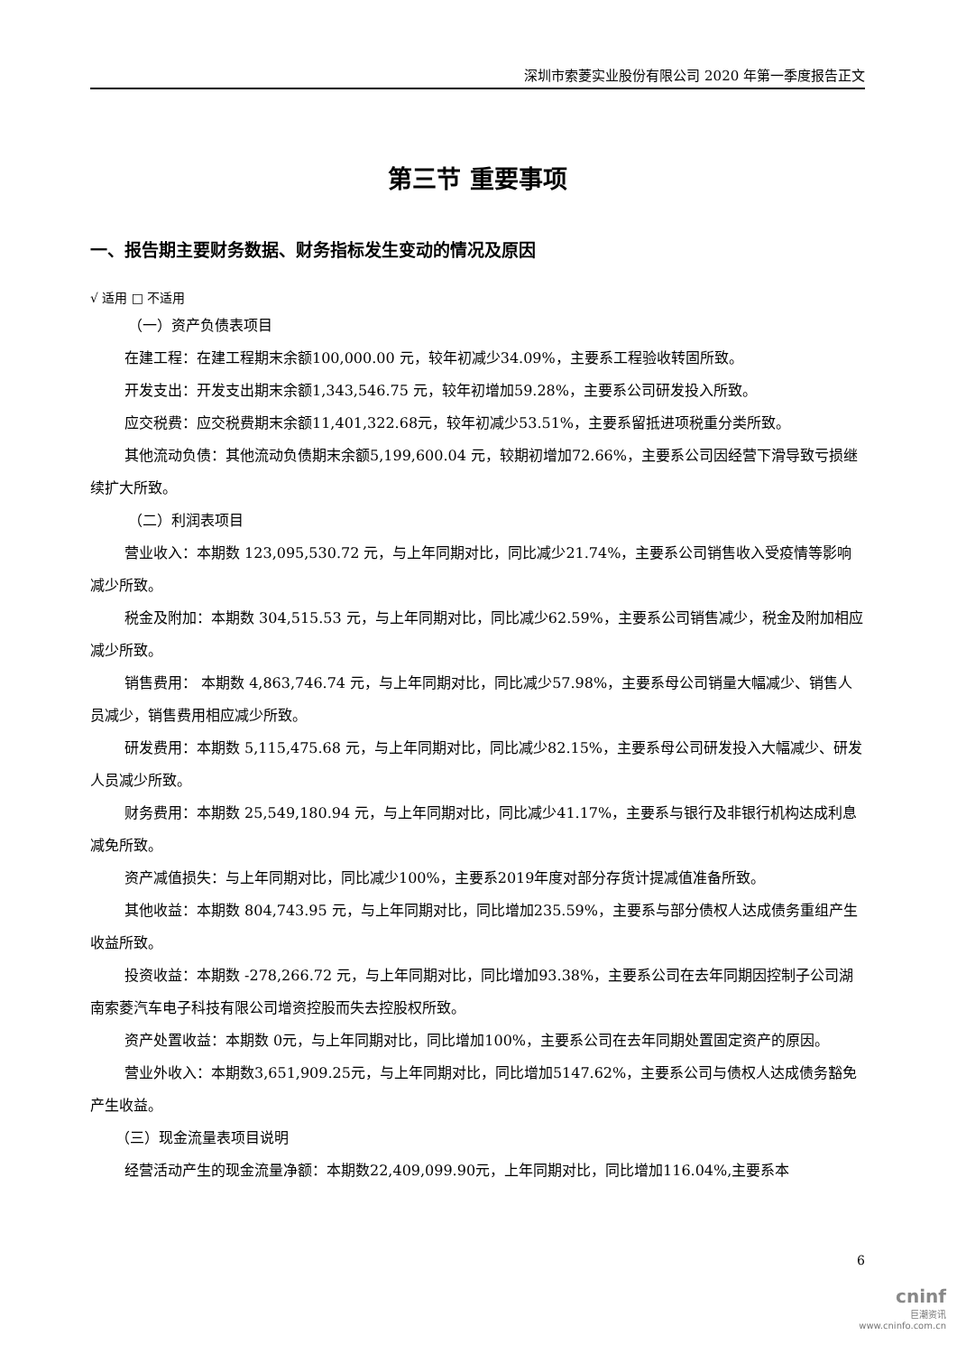深圳市索菱实业股份有限公司 2020 年第一季度报告正文
第三节 重要事项
一、报告期主要财务数据、财务指标发生变动的情况及原因
√ 适用 □ 不适用
（一）资产负债表项目
在建工程：在建工程期末余额100,000.00 元，较年初减少34.09%，主要系工程验收转固所致。
开发支出：开发支出期末余额1,343,546.75 元，较年初增加59.28%，主要系公司研发投入所致。
应交税费：应交税费期末余额11,401,322.68元，较年初减少53.51%，主要系留抵进项税重分类所致。
其他流动负债：其他流动负债期末余额5,199,600.04 元，较期初增加72.66%，主要系公司因经营下滑导致亏损继续扩大所致。
（二）利润表项目
营业收入：本期数 123,095,530.72 元，与上年同期对比，同比减少21.74%，主要系公司销售收入受疫情等影响减少所致。
税金及附加：本期数 304,515.53 元，与上年同期对比，同比减少62.59%，主要系公司销售减少，税金及附加相应减少所致。
销售费用： 本期数 4,863,746.74 元，与上年同期对比，同比减少57.98%，主要系母公司销量大幅减少、销售人员减少，销售费用相应减少所致。
研发费用：本期数 5,115,475.68 元，与上年同期对比，同比减少82.15%，主要系母公司研发投入大幅减少、研发人员减少所致。
财务费用：本期数 25,549,180.94 元，与上年同期对比，同比减少41.17%，主要系与银行及非银行机构达成利息减免所致。
资产减值损失：与上年同期对比，同比减少100%，主要系2019年度对部分存货计提减值准备所致。
其他收益：本期数 804,743.95 元，与上年同期对比，同比增加235.59%，主要系与部分债权人达成债务重组产生收益所致。
投资收益：本期数 -278,266.72 元，与上年同期对比，同比增加93.38%，主要系公司在去年同期因控制子公司湖南索菱汽车电子科技有限公司增资控股而失去控股权所致。
资产处置收益：本期数 0元，与上年同期对比，同比增加100%，主要系公司在去年同期处置固定资产的原因。
营业外收入：本期数3,651,909.25元，与上年同期对比，同比增加5147.62%，主要系公司与债权人达成债务豁免产生收益。
（三）现金流量表项目说明
经营活动产生的现金流量净额：本期数22,409,099.90元，上年同期对比，同比增加116.04%,主要系本
6
cninf
巨潮资讯
www.cninfo.com.cn